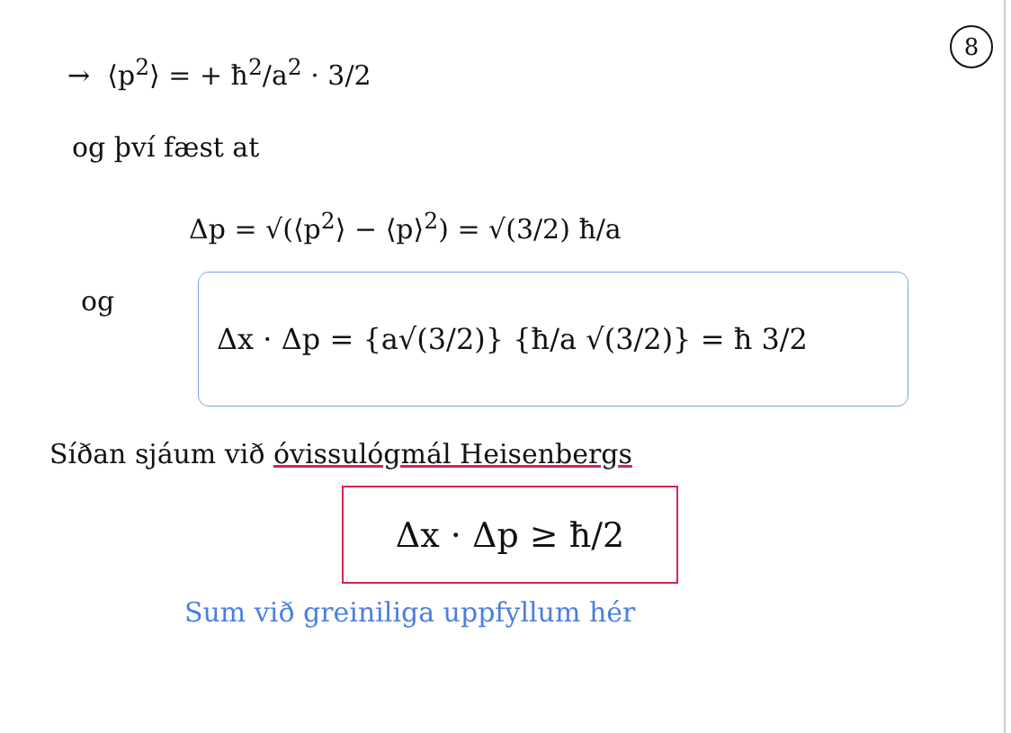8
→ ⟨p<sup>2</sup>⟩ = + ħ<sup>2</sup>/a<sup>2</sup> · 3/2
og því fæst at
Δp = √(⟨p<sup>2</sup>⟩ − ⟨p⟩<sup>2</sup>) = √(3/2) ħ/a
og
Δx · Δp = {a√(3/2)} {ħ/a √(3/2)} = ħ 3/2
Síðan sjáum við óvissulógmál Heisenbergs
Δx · Δp ≥ ħ/2
Sum við greiniliga uppfyllum hér